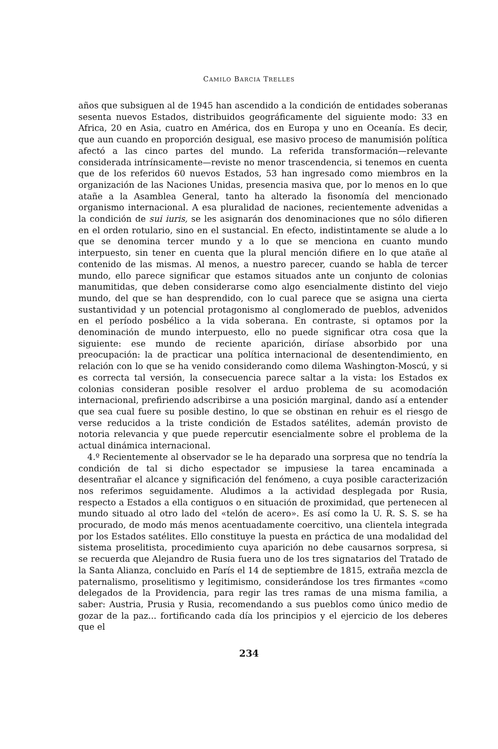CAMILO BARCIA TRELLES
años que subsiguen al de 1945 han ascendido a la condición de entidades soberanas sesenta nuevos Estados, distribuidos geográficamente del siguiente modo: 33 en Africa, 20 en Asia, cuatro en América, dos en Europa y uno en Oceanía. Es decir, que aun cuando en proporción desigual, ese masivo proceso de manumisión política afectó a las cinco partes del mundo. La referida transformación—relevante considerada intrínsicamente—reviste no menor trascendencia, si tenemos en cuenta que de los referidos 60 nuevos Estados, 53 han ingresado como miembros en la organización de las Naciones Unidas, presencia masiva que, por lo menos en lo que atañe a la Asamblea General, tanto ha alterado la fisonomía del mencionado organismo internacional. A esa pluralidad de naciones, recientemente advenidas a la condición de sui iuris, se les asignarán dos denominaciones que no sólo difieren en el orden rotulario, sino en el sustancial. En efecto, indistintamente se alude a lo que se denomina tercer mundo y a lo que se menciona en cuanto mundo interpuesto, sin tener en cuenta que la plural mención difiere en lo que atañe al contenido de las mismas. Al menos, a nuestro parecer, cuando se habla de tercer mundo, ello parece significar que estamos situados ante un conjunto de colonias manumitidas, que deben considerarse como algo esencialmente distinto del viejo mundo, del que se han desprendido, con lo cual parece que se asigna una cierta sustantividad y un potencial protagonismo al conglomerado de pueblos, advenidos en el período posbélico a la vida soberana. En contraste, si optamos por la denominación de mundo interpuesto, ello no puede significar otra cosa que la siguiente: ese mundo de reciente aparición, diríase absorbido por una preocupación: la de practicar una política internacional de desentendimiento, en relación con lo que se ha venido considerando como dilema Washington-Moscú, y si es correcta tal versión, la consecuencia parece saltar a la vista: los Estados ex colonias consideran posible resolver el arduo problema de su acomodación internacional, prefiriendo adscribirse a una posición marginal, dando así a entender que sea cual fuere su posible destino, lo que se obstinan en rehuir es el riesgo de verse reducidos a la triste condición de Estados satélites, ademán provisto de notoria relevancia y que puede repercutir esencialmente sobre el problema de la actual dinámica internacional.
4.º Recientemente al observador se le ha deparado una sorpresa que no tendría la condición de tal si dicho espectador se impusiese la tarea encaminada a desentrañar el alcance y significación del fenómeno, a cuya posible caracterización nos referimos seguidamente. Aludimos a la actividad desplegada por Rusia, respecto a Estados a ella contiguos o en situación de proximidad, que pertenecen al mundo situado al otro lado del «telón de acero». Es así como la U. R. S. S. se ha procurado, de modo más menos acentuadamente coercitivo, una clientela integrada por los Estados satélites. Ello constituye la puesta en práctica de una modalidad del sistema proselitista, procedimiento cuya aparición no debe causarnos sorpresa, si se recuerda que Alejandro de Rusia fuera uno de los tres signatarios del Tratado de la Santa Alianza, concluido en París el 14 de septiembre de 1815, extraña mezcla de paternalismo, proselitismo y legitimismo, considerándose los tres firmantes «como delegados de la Providencia, para regir las tres ramas de una misma familia, a saber: Austria, Prusia y Rusia, recomendando a sus pueblos como único medio de gozar de la paz... fortificando cada día los principios y el ejercicio de los deberes que el
234